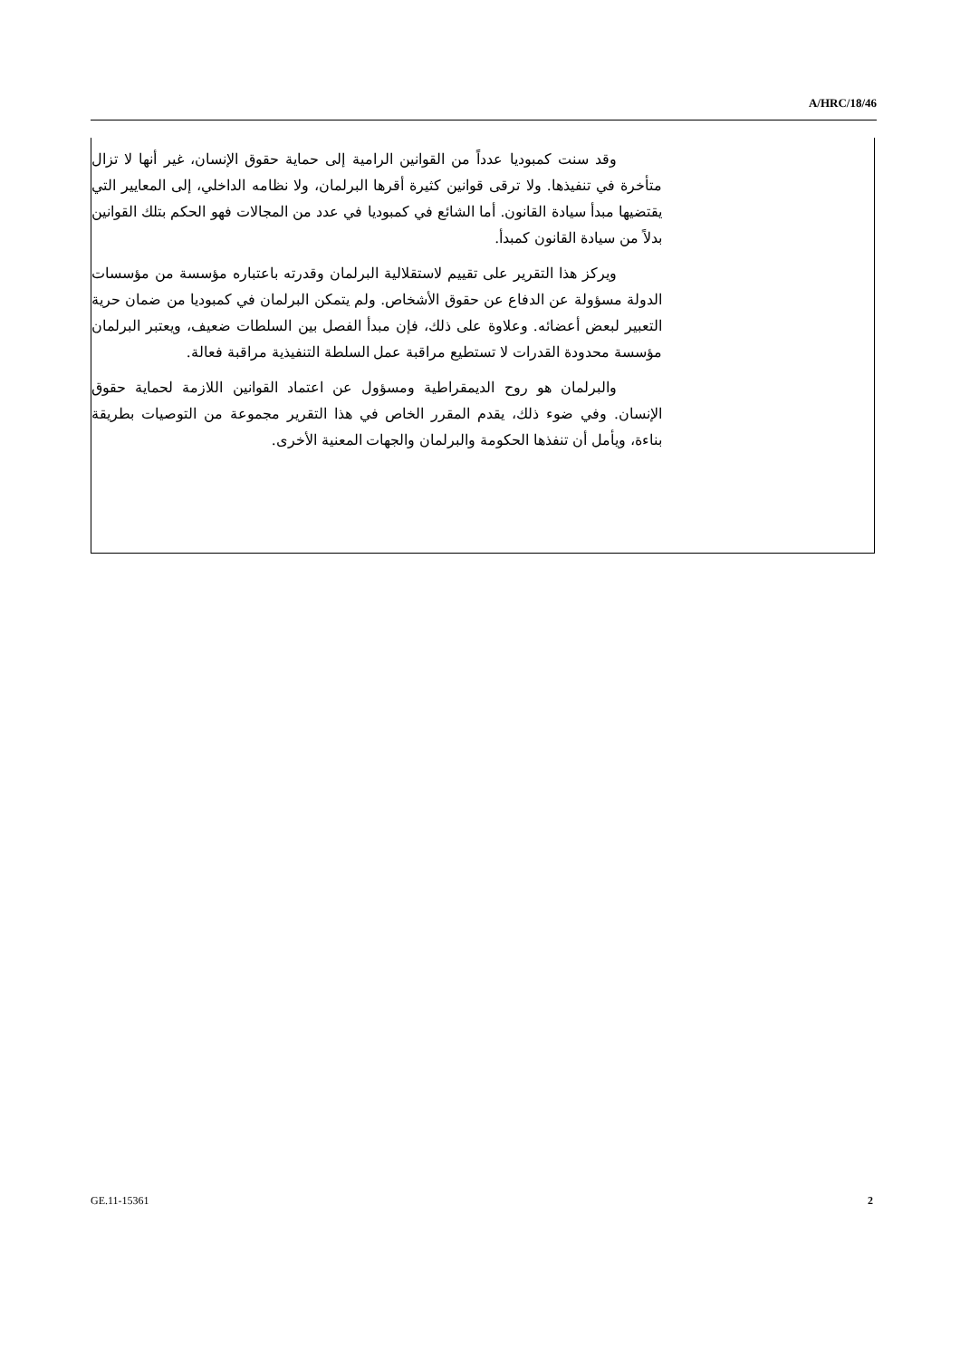A/HRC/18/46
وقد سنت كمبوديا عدداً من القوانين الرامية إلى حماية حقوق الإنسان، غير أنها لا تزال متأخرة في تنفيذها. ولا ترقى قوانين كثيرة أقرها البرلمان، ولا نظامه الداخلي، إلى المعايير التي يقتضيها مبدأ سيادة القانون. أما الشائع في كمبوديا في عدد من المجالات فهو الحكم بتلك القوانين بدلاً من سيادة القانون كمبدأ.
ويركز هذا التقرير على تقييم لاستقلالية البرلمان وقدرته باعتباره مؤسسة من مؤسسات الدولة مسؤولة عن الدفاع عن حقوق الأشخاص. ولم يتمكن البرلمان في كمبوديا من ضمان حرية التعبير لبعض أعضائه. وعلاوة على ذلك، فإن مبدأ الفصل بين السلطات ضعيف، ويعتبر البرلمان مؤسسة محدودة القدرات لا تستطيع مراقبة عمل السلطة التنفيذية مراقبة فعالة.
والبرلمان هو روح الديمقراطية ومسؤول عن اعتماد القوانين اللازمة لحماية حقوق الإنسان. وفي ضوء ذلك، يقدم المقرر الخاص في هذا التقرير مجموعة من التوصيات بطريقة بناءة، ويأمل أن تنفذها الحكومة والبرلمان والجهات المعنية الأخرى.
GE.11-15361 2